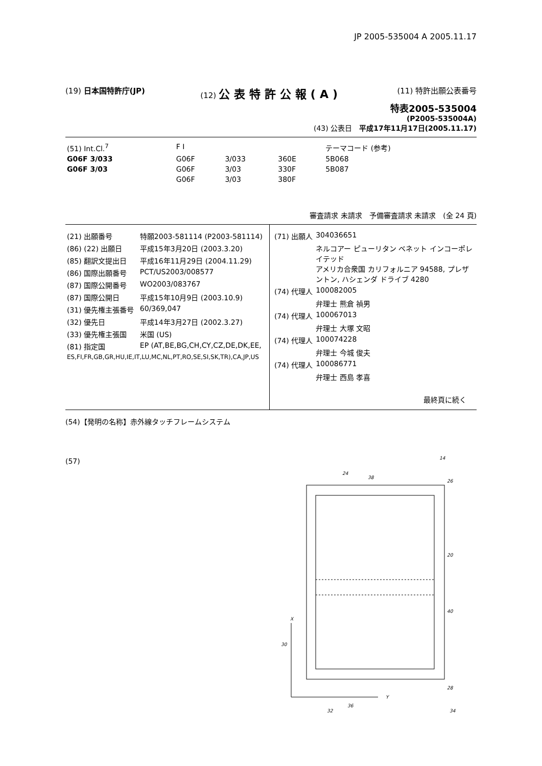JP 2005-535004 A 2005.11.17
(19) 日本国特許庁(JP) (12) 公表特許公報(A)
(11) 特許出願公表番号
特表2005-535004
(P2005-535004A)
(43) 公表日　平成17年11月17日(2005.11.17)
| (51) Int.Cl.<sup>7</sup> | F I | | | テーマコード (参考) |
| G06F 3/033 | G06F | 3/033 | 360E | 5B068 |
| G06F 3/03 | G06F | 3/03 | 330F | 5B087 |
| | G06F | 3/03 | 380F | |
審査請求 未請求　予備審査請求 未請求　(全 24 頁)
| (21) 出願番号 | 特願2003-581114 (P2003-581114) |
| (86) (22) 出願日 | 平成15年3月20日 (2003.3.20) |
| (85) 翻訳文提出日 | 平成16年11月29日 (2004.11.29) |
| (86) 国際出願番号 | PCT/US2003/008577 |
| (87) 国際公開番号 | WO2003/083767 |
| (87) 国際公開日 | 平成15年10月9日 (2003.10.9) |
| (31) 優先権主張番号 | 60/369,047 |
| (32) 優先日 | 平成14年3月27日 (2002.3.27) |
| (33) 優先権主張国 | 米国 (US) |
| (81) 指定国 | EP (AT,BE,BG,CH,CY,CZ,DE,DK,EE, |
| ES,FI,FR,GB,GR,HU,IE,IT,LU,MC,NL,PT,RO,SE,SI,SK,TR),CA,JP,US | |
| (71) 出願人 | 304036651 |
| | ネルコアー ピューリタン ベネット インコーポレイテッド アメリカ合衆国 カリフォルニア 94588, プレザントン, ハシェンダ ドライブ 4280 |
| (74) 代理人 | 100082005 |
| | 弁理士 熊倉 禎男 |
| (74) 代理人 | 100067013 |
| | 弁理士 大塚 文昭 |
| (74) 代理人 | 100074228 |
| | 弁理士 今城 俊夫 |
| (74) 代理人 | 100086771 |
| | 弁理士 西島 孝喜 |
最終頁に続く
(54)【発明の名称】赤外線タッチフレームシステム
(57)
Y
X
14
24
38
26
20
40
30
32
36
28
34